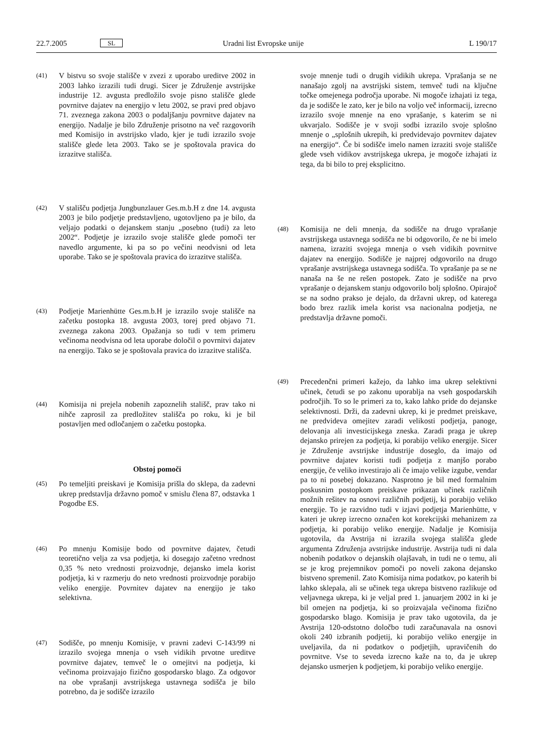22.7.2005 SL Uradni list Evropske unije L 190/17
(41) V bistvu so svoje stališče v zvezi z uporabo ureditve 2002 in 2003 lahko izrazili tudi drugi. Sicer je Združenje avstrijske industrije 12. avgusta predložilo svoje pisno stališče glede povrnitve dajatev na energijo v letu 2002, se pravi pred objavo 71. zveznega zakona 2003 o podaljšanju povrnitve dajatev na energijo. Nadalje je bilo Združenje prisotno na več razgovorih med Komisijo in avstrijsko vlado, kjer je tudi izrazilo svoje stališče glede leta 2003. Tako se je spoštovala pravica do izrazitve stališča.
(42) V stališču podjetja Jungbunzlauer Ges.m.b.H z dne 14. avgusta 2003 je bilo podjetje predstavljeno, ugotovljeno pa je bilo, da veljajo podatki o dejanskem stanju „posebno (tudi) za leto 2002“. Podjetje je izrazilo svoje stališče glede pomoči ter navedlo argumente, ki pa so po večini neodvisni od leta uporabe. Tako se je spoštovala pravica do izrazitve stališča.
(43) Podjetje Marienhütte Ges.m.b.H je izrazilo svoje stališče na začetku postopka 18. avgusta 2003, torej pred objavo 71. zveznega zakona 2003. Opažanja so tudi v tem primeru večinoma neodvisna od leta uporabe določil o povrnitvi dajatev na energijo. Tako se je spoštovala pravica do izrazitve stališča.
(44) Komisija ni prejela nobenih zapoznelih stališč, prav tako ni nihče zaprosil za predložitev stališča po roku, ki je bil postavljen med odločanjem o začetku postopka.
Obstoj pomoči
(45) Po temeljiti preiskavi je Komisija prišla do sklepa, da zadevni ukrep predstavlja državno pomoč v smislu člena 87, odstavka 1 Pogodbe ES.
(46) Po mnenju Komisije bodo od povrnitve dajatev, četudi teoretično velja za vsa podjetja, ki dosegajo začetno vrednost 0,35 % neto vrednosti proizvodnje, dejansko imela korist podjetja, ki v razmerju do neto vrednosti proizvodnje porabijo veliko energije. Povrnitev dajatev na energijo je tako selektivna.
(47) Sodišče, po mnenju Komisije, v pravni zadevi C-143/99 ni izrazilo svojega mnenja o vseh vidikih prvotne ureditve povrnitve dajatev, temveč le o omejitvi na podjetja, ki večinoma proizvajajo fizično gospodarsko blago. Za odgovor na obe vprašanji avstrijskega ustavnega sodišča je bilo potrebno, da je sodišče izrazilo
svoje mnenje tudi o drugih vidikih ukrepa. Vprašanja se ne nanašajo zgolj na avstrijski sistem, temveč tudi na ključne točke omejenega področja uporabe. Ni mogoče izhajati iz tega, da je sodišče le zato, ker je bilo na voljo več informacij, izrecno izrazilo svoje mnenje na eno vprašanje, s katerim se ni ukvarjalo. Sodišče je v svoji sodbi izrazilo svoje splošno mnenje o „splošnih ukrepih, ki predvidevajo povrnitev dajatev na energijo“. Če bi sodišče imelo namen izraziti svoje stališče glede vseh vidikov avstrijskega ukrepa, je mogoče izhajati iz tega, da bi bilo to prej eksplicitno.
(48) Komisija ne deli mnenja, da sodišče na drugo vprašanje avstrijskega ustavnega sodišča ne bi odgovorilo, če ne bi imelo namena, izraziti svojega mnenja o vseh vidikih povrnitve dajatev na energijo. Sodišče je najprej odgovorilo na drugo vprašanje avstrijskega ustavnega sodišča. To vprašanje pa se ne nanaša na še ne rešen postopek. Zato je sodišče na prvo vprašanje o dejanskem stanju odgovorilo bolj splošno. Opirajoč se na sodno prakso je dejalo, da državni ukrep, od katerega bodo brez razlik imela korist vsa nacionalna podjetja, ne predstavlja državne pomoči.
(49) Precedenčni primeri kažejo, da lahko ima ukrep selektivni učinek, četudi se po zakonu uporablja na vseh gospodarskih področjih. To so le primeri za to, kako lahko pride do dejanske selektivnosti. Drži, da zadevni ukrep, ki je predmet preiskave, ne predvideva omejitev zaradi velikosti podjetja, panoge, delovanja ali investicijskega zneska. Zaradi praga je ukrep dejansko prirejen za podjetja, ki porabijo veliko energije. Sicer je Združenje avstrijske industrije doseglo, da imajo od povrnitve dajatev koristi tudi podjetja z manjšo porabo energije, če veliko investirajo ali če imajo velike izgube, vendar pa to ni posebej dokazano. Nasprotno je bil med formalnim poskusnim postopkom preiskave prikazan učinek različnih možnih rešitev na osnovi različnih podjetij, ki porabijo veliko energije. To je razvidno tudi v izjavi podjetja Marienhütte, v kateri je ukrep izrecno označen kot korekcijski mehanizem za podjetja, ki porabijo veliko energije. Nadalje je Komisija ugotovila, da Avstrija ni izrazila svojega stališča glede argumenta Združenja avstrijske industrije. Avstrija tudi ni dala nobenih podatkov o dejanskih olajšavah, in tudi ne o temu, ali se je krog prejemnikov pomoči po noveli zakona dejansko bistveno spremenil. Zato Komisija nima podatkov, po katerih bi lahko sklepala, ali se učinek tega ukrepa bistveno razlikuje od veljavnega ukrepa, ki je veljal pred 1. januarjem 2002 in ki je bil omejen na podjetja, ki so proizvajala večinoma fizično gospodarsko blago. Komisija je prav tako ugotovila, da je Avstrija 120-odstotno določbo tudi zaračunavala na osnovi okoli 240 izbranih podjetij, ki porabijo veliko energije in uveljavila, da ni podatkov o podjetjih, upravičenih do povrnitve. Vse to seveda izrecno kaže na to, da je ukrep dejansko usmerjen k podjetjem, ki porabijo veliko energije.